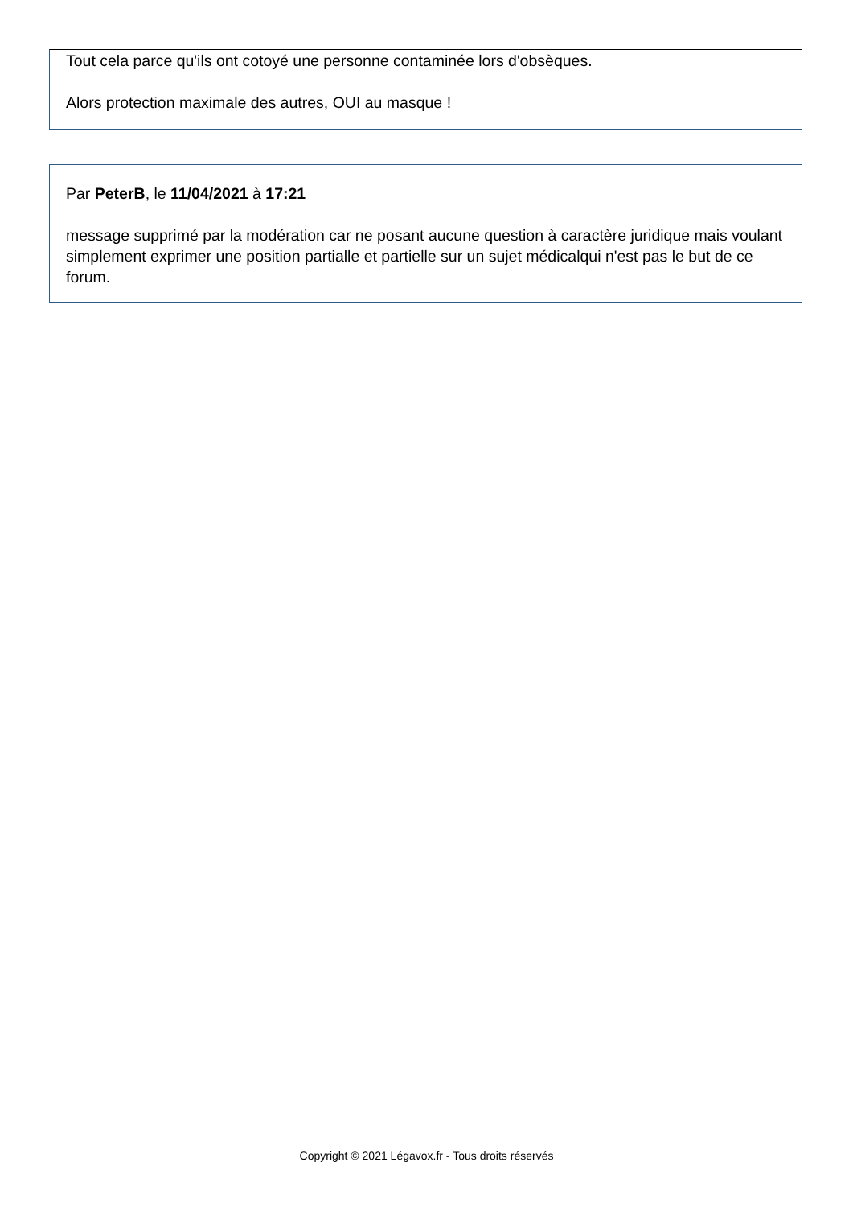Tout cela parce qu'ils ont cotoyé une personne contaminée lors d'obsèques.
Alors protection maximale des autres, OUI au masque !
Par PeterB, le 11/04/2021 à 17:21
message supprimé par la modération car ne posant aucune question à caractère juridique mais voulant simplement exprimer une position partialle et partielle sur un sujet médicalqui n'est pas le but de ce forum.
Copyright © 2021 Légavox.fr - Tous droits réservés